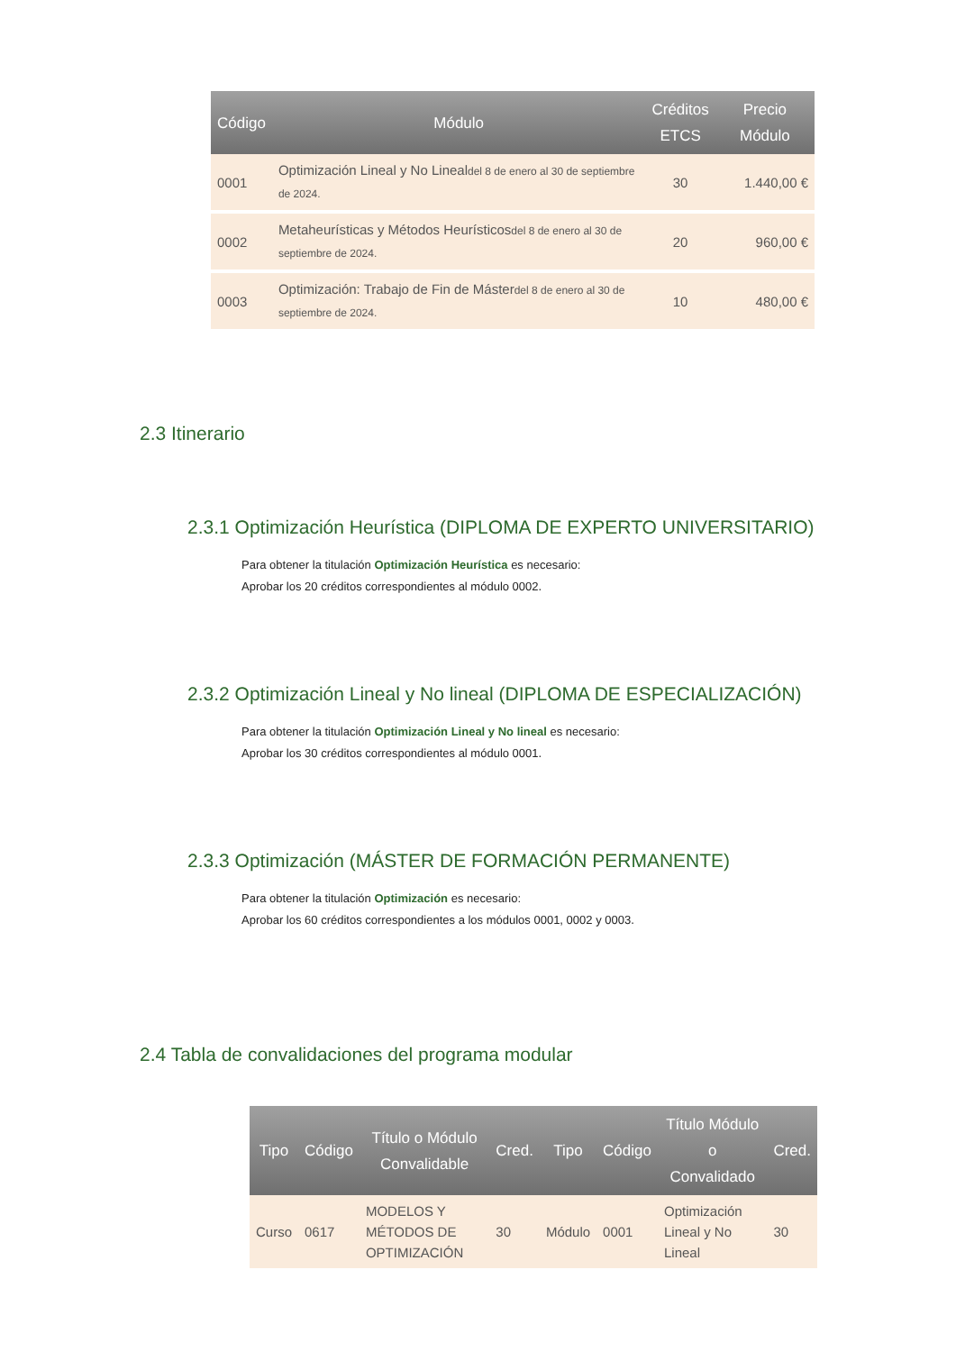| Código | Módulo | Créditos ETCS | Precio Módulo |
| --- | --- | --- | --- |
| 0001 | Optimización Lineal y No Lineal del 8 de enero al 30 de septiembre de 2024. | 30 | 1.440,00 € |
| 0002 | Metaheurísticas y Métodos Heurísticos del 8 de enero al 30 de septiembre de 2024. | 20 | 960,00 € |
| 0003 | Optimización: Trabajo de Fin de Máster del 8 de enero al 30 de septiembre de 2024. | 10 | 480,00 € |
2.3 Itinerario
2.3.1 Optimización Heurística (DIPLOMA DE EXPERTO UNIVERSITARIO)
Para obtener la titulación Optimización Heurística es necesario:
Aprobar los 20 créditos correspondientes al módulo 0002.
2.3.2 Optimización Lineal y No lineal (DIPLOMA DE ESPECIALIZACIÓN)
Para obtener la titulación Optimización Lineal y No lineal es necesario:
Aprobar los 30 créditos correspondientes al módulo 0001.
2.3.3 Optimización (MÁSTER DE FORMACIÓN PERMANENTE)
Para obtener la titulación Optimización es necesario:
Aprobar los 60 créditos correspondientes a los módulos 0001, 0002 y 0003.
2.4 Tabla de convalidaciones del programa modular
| Tipo | Código | Título o Módulo Convalidable | Cred. | Tipo | Código | Título Módulo o Convalidado | Cred. |
| --- | --- | --- | --- | --- | --- | --- | --- |
| Curso | 0617 | MODELOS Y MÉTODOS DE OPTIMIZACIÓN | 30 | Módulo | 0001 | Optimización Lineal y No Lineal | 30 |